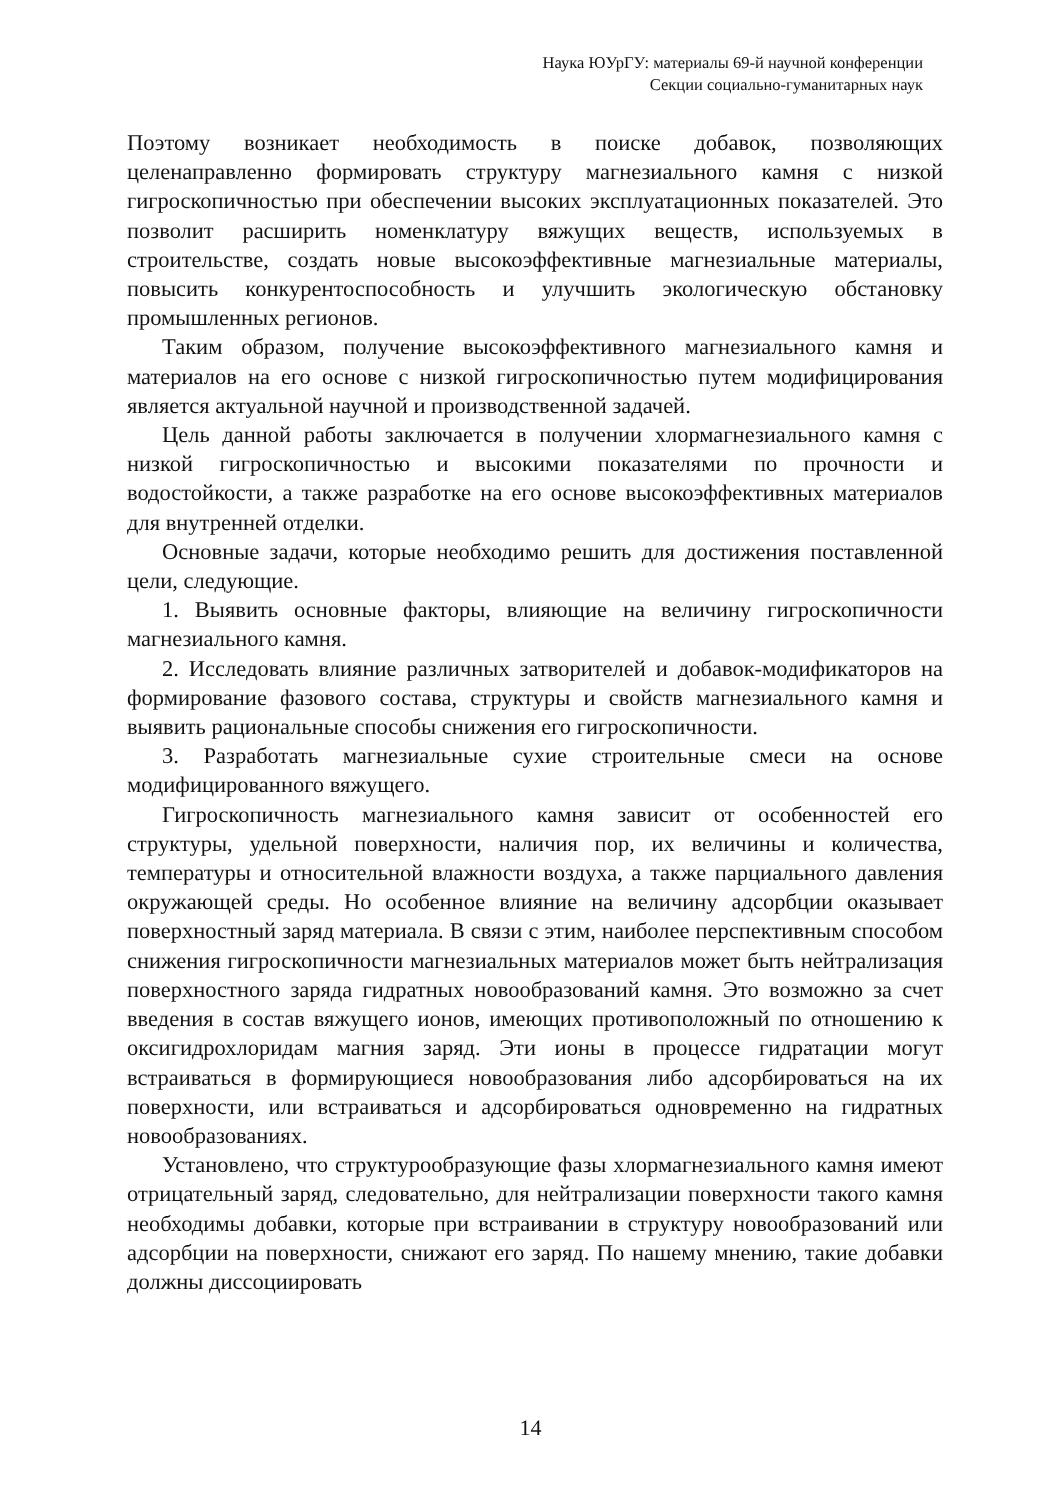Наука ЮУрГУ: материалы 69-й научной конференции
Секции социально-гуманитарных наук
Поэтому возникает необходимость в поиске добавок, позволяющих целенаправленно формировать структуру магнезиального камня с низкой гигроскопичностью при обеспечении высоких эксплуатационных показателей. Это позволит расширить номенклатуру вяжущих веществ, используемых в строительстве, создать новые высокоэффективные магнезиальные материалы, повысить конкурентоспособность и улучшить экологическую обстановку промышленных регионов.
Таким образом, получение высокоэффективного магнезиального камня и материалов на его основе с низкой гигроскопичностью путем модифицирования является актуальной научной и производственной задачей.
Цель данной работы заключается в получении хлормагнезиального камня с низкой гигроскопичностью и высокими показателями по прочности и водостойкости, а также разработке на его основе высокоэффективных материалов для внутренней отделки.
Основные задачи, которые необходимо решить для достижения поставленной цели, следующие.
1. Выявить основные факторы, влияющие на величину гигроскопичности магнезиального камня.
2. Исследовать влияние различных затворителей и добавок-модификаторов на формирование фазового состава, структуры и свойств магнезиального камня и выявить рациональные способы снижения его гигроскопичности.
3. Разработать магнезиальные сухие строительные смеси на основе модифицированного вяжущего.
Гигроскопичность магнезиального камня зависит от особенностей его структуры, удельной поверхности, наличия пор, их величины и количества, температуры и относительной влажности воздуха, а также парциального давления окружающей среды. Но особенное влияние на величину адсорбции оказывает поверхностный заряд материала. В связи с этим, наиболее перспективным способом снижения гигроскопичности магнезиальных материалов может быть нейтрализация поверхностного заряда гидратных новообразований камня. Это возможно за счет введения в состав вяжущего ионов, имеющих противоположный по отношению к оксигидрохлоридам магния заряд. Эти ионы в процессе гидратации могут встраиваться в формирующиеся новообразования либо адсорбироваться на их поверхности, или встраиваться и адсорбироваться одновременно на гидратных новообразованиях.
Установлено, что структурообразующие фазы хлормагнезиального камня имеют отрицательный заряд, следовательно, для нейтрализации поверхности такого камня необходимы добавки, которые при встраивании в структуру новообразований или адсорбции на поверхности, снижают его заряд. По нашему мнению, такие добавки должны диссоциировать
14